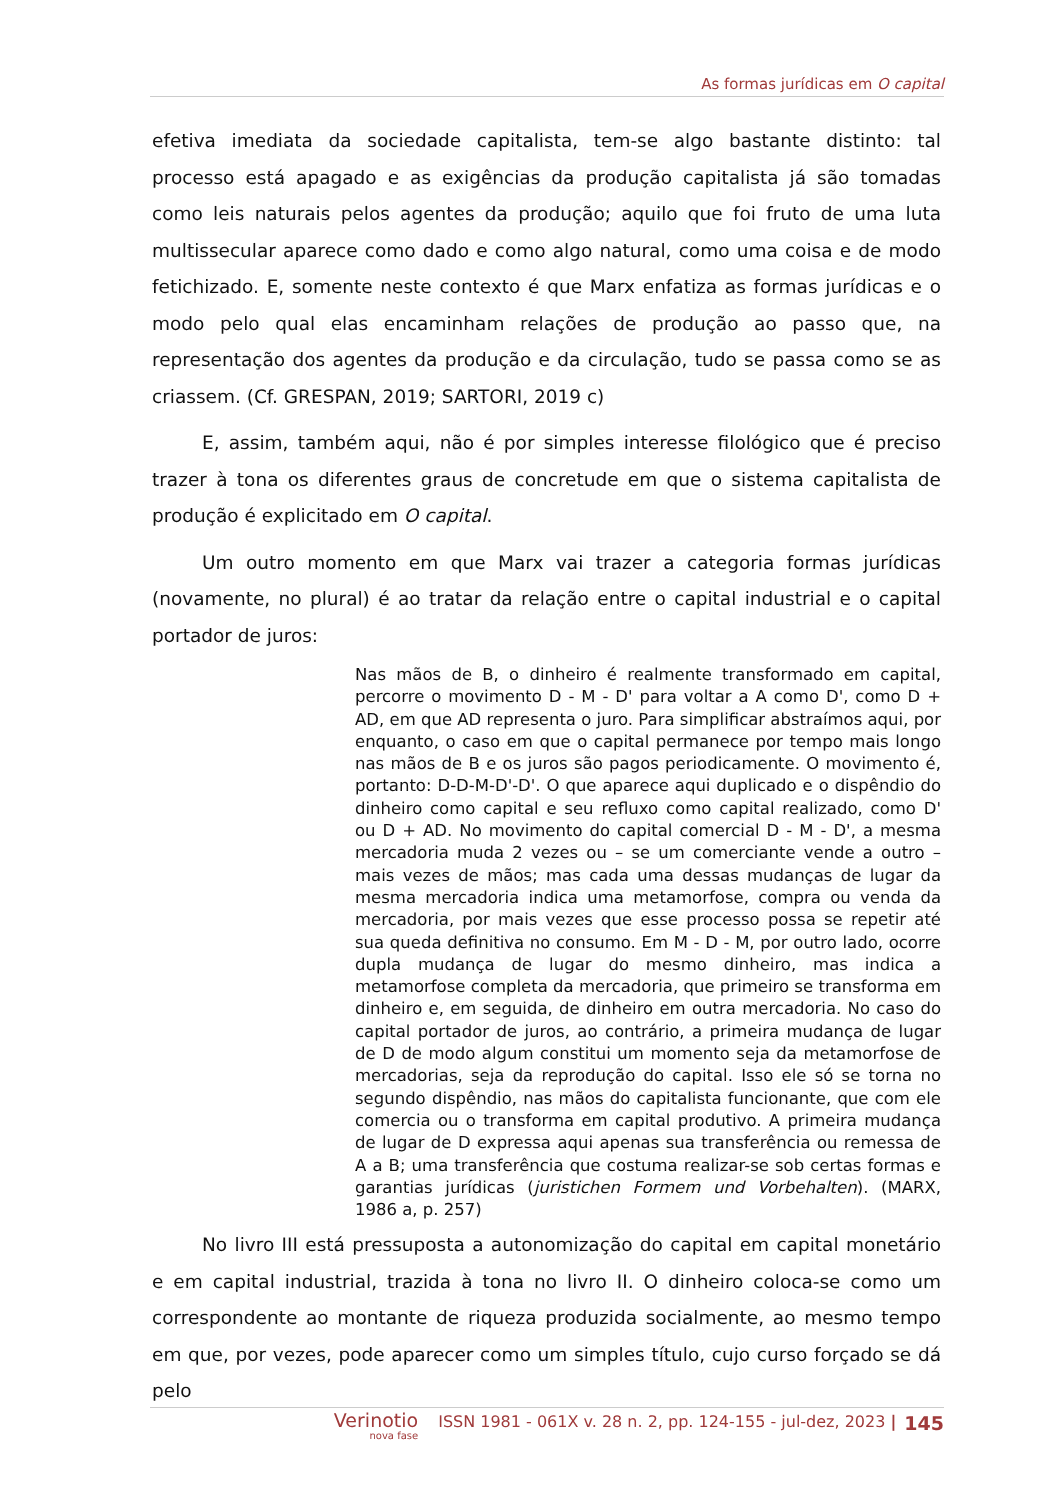As formas jurídicas em O capital
efetiva imediata da sociedade capitalista, tem-se algo bastante distinto: tal processo está apagado e as exigências da produção capitalista já são tomadas como leis naturais pelos agentes da produção; aquilo que foi fruto de uma luta multissecular aparece como dado e como algo natural, como uma coisa e de modo fetichizado. E, somente neste contexto é que Marx enfatiza as formas jurídicas e o modo pelo qual elas encaminham relações de produção ao passo que, na representação dos agentes da produção e da circulação, tudo se passa como se as criassem. (Cf. GRESPAN, 2019; SARTORI, 2019 c)
E, assim, também aqui, não é por simples interesse filológico que é preciso trazer à tona os diferentes graus de concretude em que o sistema capitalista de produção é explicitado em O capital.
Um outro momento em que Marx vai trazer a categoria formas jurídicas (novamente, no plural) é ao tratar da relação entre o capital industrial e o capital portador de juros:
Nas mãos de B, o dinheiro é realmente transformado em capital, percorre o movimento D - M - D' para voltar a A como D', como D + AD, em que AD representa o juro. Para simplificar abstraímos aqui, por enquanto, o caso em que o capital permanece por tempo mais longo nas mãos de B e os juros são pagos periodicamente. O movimento é, portanto: D-D-M-D'-D'. O que aparece aqui duplicado e o dispêndio do dinheiro como capital e seu refluxo como capital realizado, como D' ou D + AD. No movimento do capital comercial D - M - D', a mesma mercadoria muda 2 vezes ou – se um comerciante vende a outro – mais vezes de mãos; mas cada uma dessas mudanças de lugar da mesma mercadoria indica uma metamorfose, compra ou venda da mercadoria, por mais vezes que esse processo possa se repetir até sua queda definitiva no consumo. Em M - D - M, por outro lado, ocorre dupla mudança de lugar do mesmo dinheiro, mas indica a metamorfose completa da mercadoria, que primeiro se transforma em dinheiro e, em seguida, de dinheiro em outra mercadoria. No caso do capital portador de juros, ao contrário, a primeira mudança de lugar de D de modo algum constitui um momento seja da metamorfose de mercadorias, seja da reprodução do capital. Isso ele só se torna no segundo dispêndio, nas mãos do capitalista funcionante, que com ele comercia ou o transforma em capital produtivo. A primeira mudança de lugar de D expressa aqui apenas sua transferência ou remessa de A a B; uma transferência que costuma realizar-se sob certas formas e garantias jurídicas (juristichen Formem und Vorbehalten). (MARX, 1986 a, p. 257)
No livro III está pressuposta a autonomização do capital em capital monetário e em capital industrial, trazida à tona no livro II. O dinheiro coloca-se como um correspondente ao montante de riqueza produzida socialmente, ao mesmo tempo em que, por vezes, pode aparecer como um simples título, cujo curso forçado se dá pelo
Verinotio
nova fase
ISSN 1981 - 061X v. 28 n. 2, pp. 124-155 - jul-dez, 2023 | 145